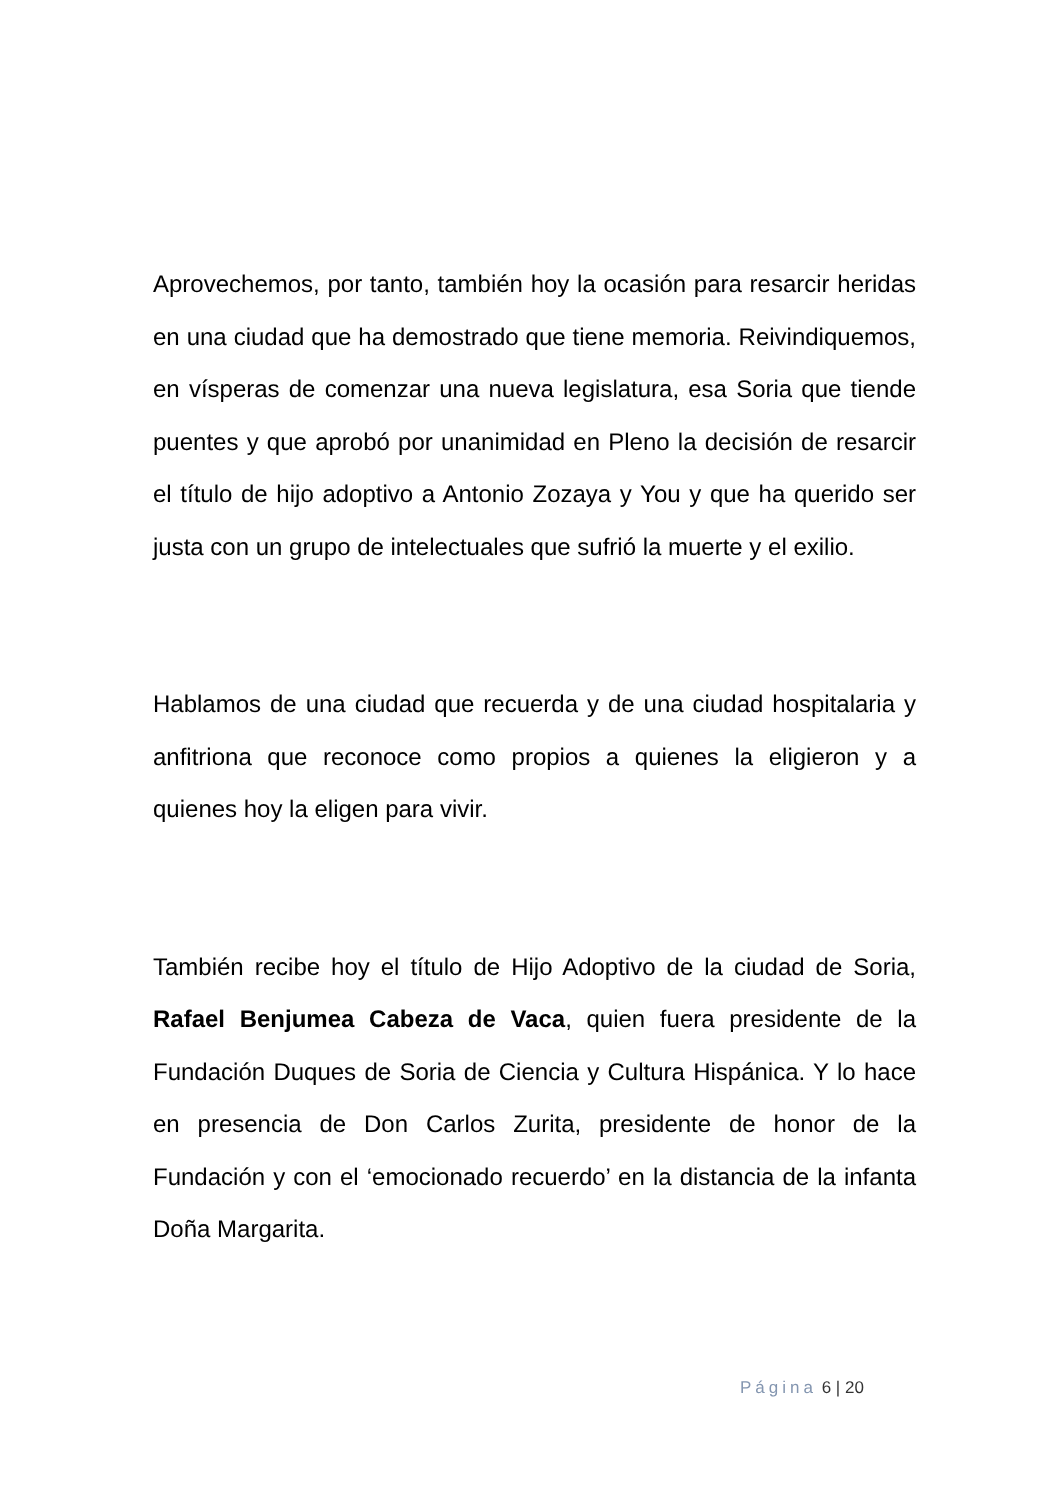Aprovechemos, por tanto, también hoy la ocasión para resarcir heridas en una ciudad que ha demostrado que tiene memoria. Reivindiquemos, en vísperas de comenzar una nueva legislatura, esa Soria que tiende puentes y que aprobó por unanimidad en Pleno la decisión de resarcir el título de hijo adoptivo a Antonio Zozaya y You y que ha querido ser justa con un grupo de intelectuales que sufrió la muerte y el exilio.
Hablamos de una ciudad que recuerda y de una ciudad hospitalaria y anfitriona que reconoce como propios a quienes la eligieron y a quienes hoy la eligen para vivir.
También recibe hoy el título de Hijo Adoptivo de la ciudad de Soria, Rafael Benjumea Cabeza de Vaca, quien fuera presidente de la Fundación Duques de Soria de Ciencia y Cultura Hispánica. Y lo hace en presencia de Don Carlos Zurita, presidente de honor de la Fundación y con el ‘emocionado recuerdo’ en la distancia de la infanta Doña Margarita.
Página 6 | 20